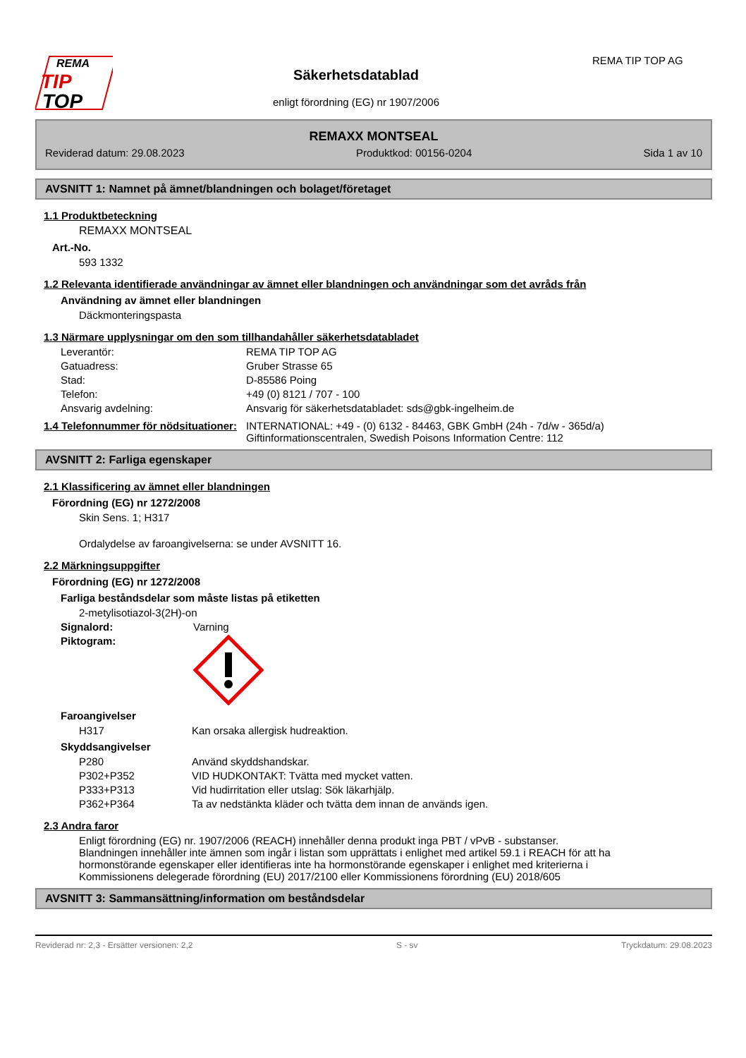REMA
TIP
TOP
Säkerhetsdatablad
enligt förordning (EG) nr 1907/2006
REMA TIP TOP AG
REMAXX MONTSEAL
Reviderad datum: 29.08.2023 Produktkod: 00156-0204 Sida 1 av 10
AVSNITT 1: Namnet på ämnet/blandningen och bolaget/företaget
1.1 Produktbeteckning
REMAXX MONTSEAL
Art.-No.
593 1332
1.2 Relevanta identifierade användningar av ämnet eller blandningen och användningar som det avråds från
Användning av ämnet eller blandningen
Däckmonteringspasta
1.3 Närmare upplysningar om den som tillhandahåller säkerhetsdatabladet
Leverantör: REMA TIP TOP AG
Gatuadress: Gruber Strasse 65
Stad: D-85586 Poing
Telefon: +49 (0) 8121 / 707 - 100
Ansvarig avdelning: Ansvarig för säkerhetsdatabladet: sds@gbk-ingelheim.de
1.4 Telefonnummer för nödsituationer: INTERNATIONAL: +49 - (0) 6132 - 84463, GBK GmbH (24h - 7d/w - 365d/a)
Giftinformationscentralen, Swedish Poisons Information Centre: 112
AVSNITT 2: Farliga egenskaper
2.1 Klassificering av ämnet eller blandningen
Förordning (EG) nr 1272/2008
Skin Sens. 1; H317
Ordalydelse av faroangivelserna: se under AVSNITT 16.
2.2 Märkningsuppgifter
Förordning (EG) nr 1272/2008
Farliga beståndsdelar som måste listas på etiketten
2-metylisotiazol-3(2H)-on
Signalord: Varning
Piktogram:
Faroangivelser
H317 Kan orsaka allergisk hudreaktion.
Skyddsangivelser
P280 Använd skyddshandskar.
P302+P352 VID HUDKONTAKT: Tvätta med mycket vatten.
P333+P313 Vid hudirritation eller utslag: Sök läkarhjälp.
P362+P364 Ta av nedstänkta kläder och tvätta dem innan de används igen.
2.3 Andra faror
Enligt förordning (EG) nr. 1907/2006 (REACH) innehåller denna produkt inga PBT / vPvB - substanser.
Blandningen innehåller inte ämnen som ingår i listan som upprättats i enlighet med artikel 59.1 i REACH för att ha hormonstörande egenskaper eller identifieras inte ha hormonstörande egenskaper i enlighet med kriterierna i Kommissionens delegerade förordning (EU) 2017/2100 eller Kommissionens förordning (EU) 2018/605
AVSNITT 3: Sammansättning/information om beståndsdelar
Reviderad nr: 2,3 - Ersätter versionen: 2,2 S - sv Tryckdatum: 29.08.2023